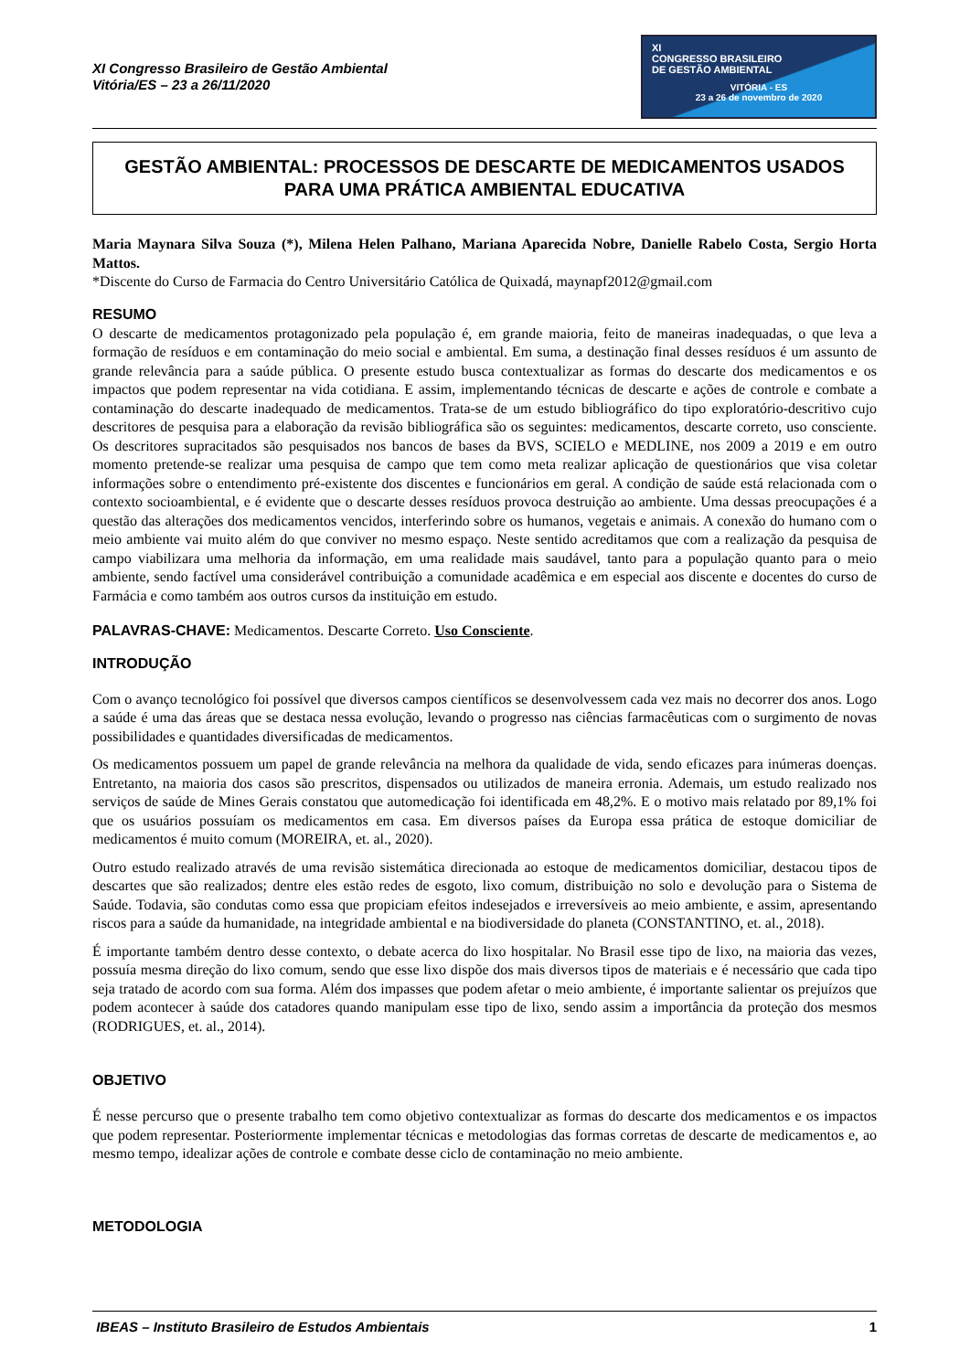XI Congresso Brasileiro de Gestão Ambiental
Vitória/ES – 23 a 26/11/2020
XI
CONGRESSO BRASILEIRO
DE GESTÃO AMBIENTAL
VITÓRIA - ES
23 a 26 de novembro de 2020
GESTÃO AMBIENTAL: PROCESSOS DE DESCARTE DE MEDICAMENTOS USADOS PARA UMA PRÁTICA AMBIENTAL EDUCATIVA
Maria Maynara Silva Souza (*), Milena Helen Palhano, Mariana Aparecida Nobre, Danielle Rabelo Costa, Sergio Horta Mattos.
*Discente do Curso de Farmacia do Centro Universitário Católica de Quixadá, maynapf2012@gmail.com
RESUMO
O descarte de medicamentos protagonizado pela população é, em grande maioria, feito de maneiras inadequadas, o que leva a formação de resíduos e em contaminação do meio social e ambiental. Em suma, a destinação final desses resíduos é um assunto de grande relevância para a saúde pública. O presente estudo busca contextualizar as formas do descarte dos medicamentos e os impactos que podem representar na vida cotidiana. E assim, implementando técnicas de descarte e ações de controle e combate a contaminação do descarte inadequado de medicamentos. Trata-se de um estudo bibliográfico do tipo exploratório-descritivo cujo descritores de pesquisa para a elaboração da revisão bibliográfica são os seguintes: medicamentos, descarte correto, uso consciente. Os descritores supracitados são pesquisados nos bancos de bases da BVS, SCIELO e MEDLINE, nos 2009 a 2019 e em outro momento pretende-se realizar uma pesquisa de campo que tem como meta realizar aplicação de questionários que visa coletar informações sobre o entendimento pré-existente dos discentes e funcionários em geral. A condição de saúde está relacionada com o contexto socioambiental, e é evidente que o descarte desses resíduos provoca destruição ao ambiente. Uma dessas preocupações é a questão das alterações dos medicamentos vencidos, interferindo sobre os humanos, vegetais e animais. A conexão do humano com o meio ambiente vai muito além do que conviver no mesmo espaço. Neste sentido acreditamos que com a realização da pesquisa de campo viabilizara uma melhoria da informação, em uma realidade mais saudável, tanto para a população quanto para o meio ambiente, sendo factível uma considerável contribuição a comunidade acadêmica e em especial aos discente e docentes do curso de Farmácia e como também aos outros cursos da instituição em estudo.
PALAVRAS-CHAVE: Medicamentos. Descarte Correto. Uso Consciente.
INTRODUÇÃO
Com o avanço tecnológico foi possível que diversos campos científicos se desenvolvessem cada vez mais no decorrer dos anos. Logo a saúde é uma das áreas que se destaca nessa evolução, levando o progresso nas ciências farmacêuticas com o surgimento de novas possibilidades e quantidades diversificadas de medicamentos.
Os medicamentos possuem um papel de grande relevância na melhora da qualidade de vida, sendo eficazes para inúmeras doenças. Entretanto, na maioria dos casos são prescritos, dispensados ou utilizados de maneira erronia. Ademais, um estudo realizado nos serviços de saúde de Mines Gerais constatou que automedicação foi identificada em 48,2%. E o motivo mais relatado por 89,1% foi que os usuários possuíam os medicamentos em casa. Em diversos países da Europa essa prática de estoque domiciliar de medicamentos é muito comum (MOREIRA, et. al., 2020).
Outro estudo realizado através de uma revisão sistemática direcionada ao estoque de medicamentos domiciliar, destacou tipos de descartes que são realizados; dentre eles estão redes de esgoto, lixo comum, distribuição no solo e devolução para o Sistema de Saúde. Todavia, são condutas como essa que propiciam efeitos indesejados e irreversíveis ao meio ambiente, e assim, apresentando riscos para a saúde da humanidade, na integridade ambiental e na biodiversidade do planeta (CONSTANTINO, et. al., 2018).
É importante também dentro desse contexto, o debate acerca do lixo hospitalar. No Brasil esse tipo de lixo, na maioria das vezes, possuía mesma direção do lixo comum, sendo que esse lixo dispõe dos mais diversos tipos de materiais e é necessário que cada tipo seja tratado de acordo com sua forma. Além dos impasses que podem afetar o meio ambiente, é importante salientar os prejuízos que podem acontecer à saúde dos catadores quando manipulam esse tipo de lixo, sendo assim a importância da proteção dos mesmos (RODRIGUES, et. al., 2014).
OBJETIVO
É nesse percurso que o presente trabalho tem como objetivo contextualizar as formas do descarte dos medicamentos e os impactos que podem representar. Posteriormente implementar técnicas e metodologias das formas corretas de descarte de medicamentos e, ao mesmo tempo, idealizar ações de controle e combate desse ciclo de contaminação no meio ambiente.
METODOLOGIA
IBEAS – Instituto Brasileiro de Estudos Ambientais 1